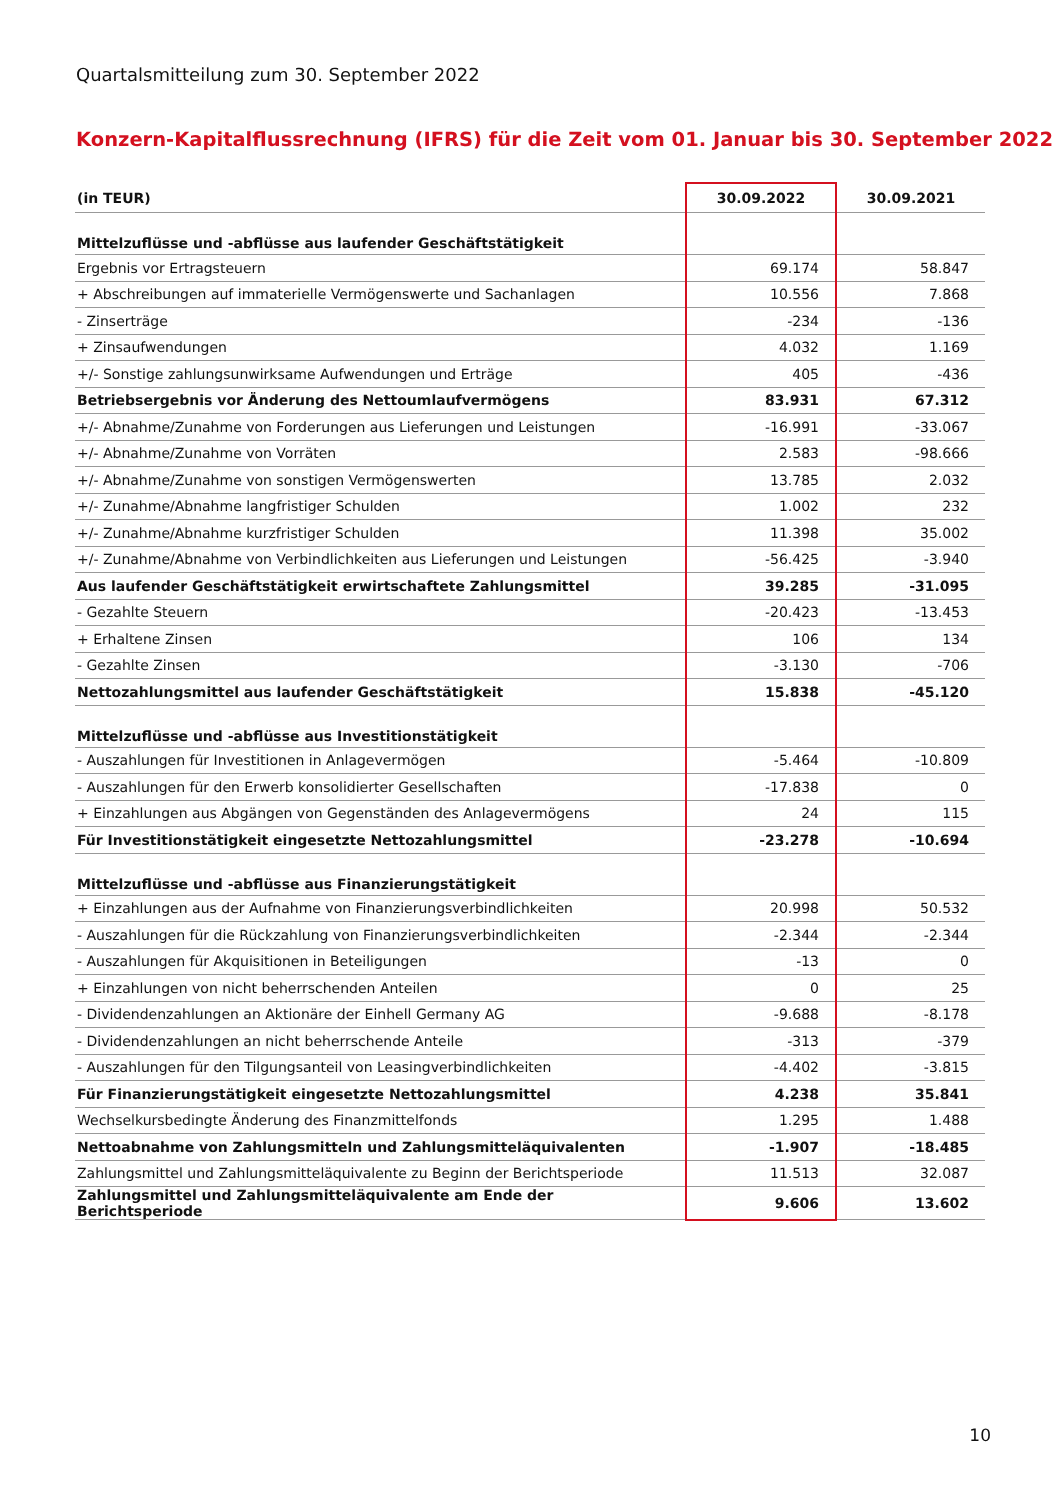Quartalsmitteilung zum 30. September 2022
Konzern-Kapitalflussrechnung (IFRS) für die Zeit vom 01. Januar bis 30. September 2022
| (in TEUR) | 30.09.2022 | 30.09.2021 |
| --- | --- | --- |
| Mittelzuflüsse und -abflüsse aus laufender Geschäftstätigkeit | | |
| Ergebnis vor Ertragsteuern | 69.174 | 58.847 |
| + Abschreibungen auf immaterielle Vermögenswerte und Sachanlagen | 10.556 | 7.868 |
| - Zinserträge | -234 | -136 |
| + Zinsaufwendungen | 4.032 | 1.169 |
| +/- Sonstige zahlungsunwirksame Aufwendungen und Erträge | 405 | -436 |
| Betriebsergebnis vor Änderung des Nettoumlaufvermögens | 83.931 | 67.312 |
| +/- Abnahme/Zunahme von Forderungen aus Lieferungen und Leistungen | -16.991 | -33.067 |
| +/- Abnahme/Zunahme von Vorräten | 2.583 | -98.666 |
| +/- Abnahme/Zunahme von sonstigen Vermögenswerten | 13.785 | 2.032 |
| +/- Zunahme/Abnahme langfristiger Schulden | 1.002 | 232 |
| +/- Zunahme/Abnahme kurzfristiger Schulden | 11.398 | 35.002 |
| +/- Zunahme/Abnahme von Verbindlichkeiten aus Lieferungen und Leistungen | -56.425 | -3.940 |
| Aus laufender Geschäftstätigkeit erwirtschaftete Zahlungsmittel | 39.285 | -31.095 |
| - Gezahlte Steuern | -20.423 | -13.453 |
| + Erhaltene Zinsen | 106 | 134 |
| - Gezahlte Zinsen | -3.130 | -706 |
| Nettozahlungsmittel aus laufender Geschäftstätigkeit | 15.838 | -45.120 |
| Mittelzuflüsse und -abflüsse aus Investitionstätigkeit | | |
| - Auszahlungen für Investitionen in Anlagevermögen | -5.464 | -10.809 |
| - Auszahlungen für den Erwerb konsolidierter Gesellschaften | -17.838 | 0 |
| + Einzahlungen aus Abgängen von Gegenständen des Anlagevermögens | 24 | 115 |
| Für Investitionstätigkeit eingesetzte Nettozahlungsmittel | -23.278 | -10.694 |
| Mittelzuflüsse und -abflüsse aus Finanzierungstätigkeit | | |
| + Einzahlungen aus der Aufnahme von Finanzierungsverbindlichkeiten | 20.998 | 50.532 |
| - Auszahlungen für die Rückzahlung von Finanzierungsverbindlichkeiten | -2.344 | -2.344 |
| - Auszahlungen für Akquisitionen in Beteiligungen | -13 | 0 |
| + Einzahlungen von nicht beherrschenden Anteilen | 0 | 25 |
| - Dividendenzahlungen an Aktionäre der Einhell Germany AG | -9.688 | -8.178 |
| - Dividendenzahlungen an nicht beherrschende Anteile | -313 | -379 |
| - Auszahlungen für den Tilgungsanteil von Leasingverbindlichkeiten | -4.402 | -3.815 |
| Für Finanzierungstätigkeit eingesetzte Nettozahlungsmittel | 4.238 | 35.841 |
| Wechselkursbedingte Änderung des Finanzmittelfonds | 1.295 | 1.488 |
| Nettoabnahme von Zahlungsmitteln und Zahlungsmitteläquivalenten | -1.907 | -18.485 |
| Zahlungsmittel und Zahlungsmitteläquivalente zu Beginn der Berichtsperiode | 11.513 | 32.087 |
| Zahlungsmittel und Zahlungsmitteläquivalente am Ende der Berichtsperiode | 9.606 | 13.602 |
10